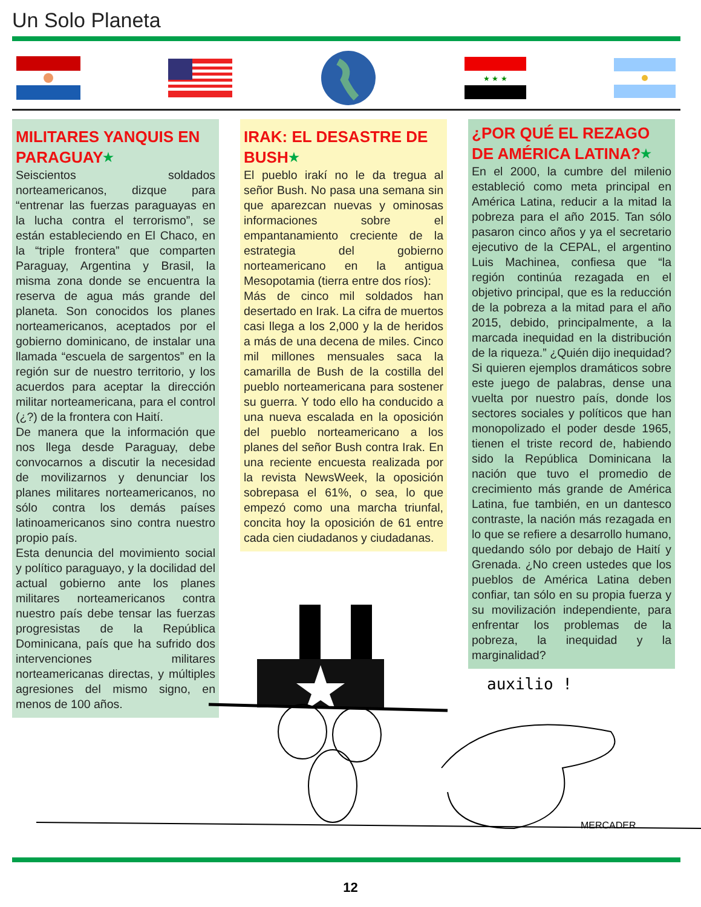Un Solo Planeta
★ ★ ★
MILITARES YANQUIS EN PARAGUAY★
Seiscientos soldados norteamericanos, dizque para “entrenar las fuerzas paraguayas en la lucha contra el terrorismo”, se están estableciendo en El Chaco, en la “triple frontera” que comparten Paraguay, Argentina y Brasil, la misma zona donde se encuentra la reserva de agua más grande del planeta. Son conocidos los planes norteamericanos, aceptados por el gobierno dominicano, de instalar una llamada “escuela de sargentos” en la región sur de nuestro territorio, y los acuerdos para aceptar la dirección militar norteamericana, para el control (¿?) de la frontera con Haití.
De manera que la información que nos llega desde Paraguay, debe convocarnos a discutir la necesidad de movilizarnos y denunciar los planes militares norteamericanos, no sólo contra los demás países latinoamericanos sino contra nuestro propio país.
Esta denuncia del movimiento social y político paraguayo, y la docilidad del actual gobierno ante los planes militares norteamericanos contra nuestro país debe tensar las fuerzas progresistas de la República Dominicana, país que ha sufrido dos intervenciones militares norteamericanas directas, y múltiples agresiones del mismo signo, en menos de 100 años.
IRAK: EL DESASTRE DE BUSH★
El pueblo irakí no le da tregua al señor Bush. No pasa una semana sin que aparezcan nuevas y ominosas informaciones sobre el empantanamiento creciente de la estrategia del gobierno norteamericano en la antigua Mesopotamia (tierra entre dos ríos):
Más de cinco mil soldados han desertado en Irak. La cifra de muertos casi llega a los 2,000 y la de heridos a más de una decena de miles. Cinco mil millones mensuales saca la camarilla de Bush de la costilla del pueblo norteamericana para sostener su guerra. Y todo ello ha conducido a una nueva escalada en la oposición del pueblo norteamericano a los planes del señor Bush contra Irak. En una reciente encuesta realizada por la revista NewsWeek, la oposición sobrepasa el 61%, o sea, lo que empezó como una marcha triunfal, concita hoy la oposición de 61 entre cada cien ciudadanos y ciudadanas.
¿POR QUÉ EL REZAGO DE AMÉRICA LATINA?★
En el 2000, la cumbre del milenio estableció como meta principal en América Latina, reducir a la mitad la pobreza para el año 2015. Tan sólo pasaron cinco años y ya el secretario ejecutivo de la CEPAL, el argentino Luis Machinea, confiesa que “la región continúa rezagada en el objetivo principal, que es la reducción de la pobreza a la mitad para el año 2015, debido, principalmente, a la marcada inequidad en la distribución de la riqueza.” ¿Quién dijo inequidad? Si quieren ejemplos dramáticos sobre este juego de palabras, dense una vuelta por nuestro país, donde los sectores sociales y políticos que han monopolizado el poder desde 1965, tienen el triste record de, habiendo sido la República Dominicana la nación que tuvo el promedio de crecimiento más grande de América Latina, fue también, en un dantesco contraste, la nación más rezagada en lo que se refiere a desarrollo humano, quedando sólo por debajo de Haití y Grenada. ¿No creen ustedes que los pueblos de América Latina deben confiar, tan sólo en su propia fuerza y su movilización independiente, para enfrentar los problemas de la pobreza, la inequidad y la marginalidad?
auxilio !
MERCADER
12